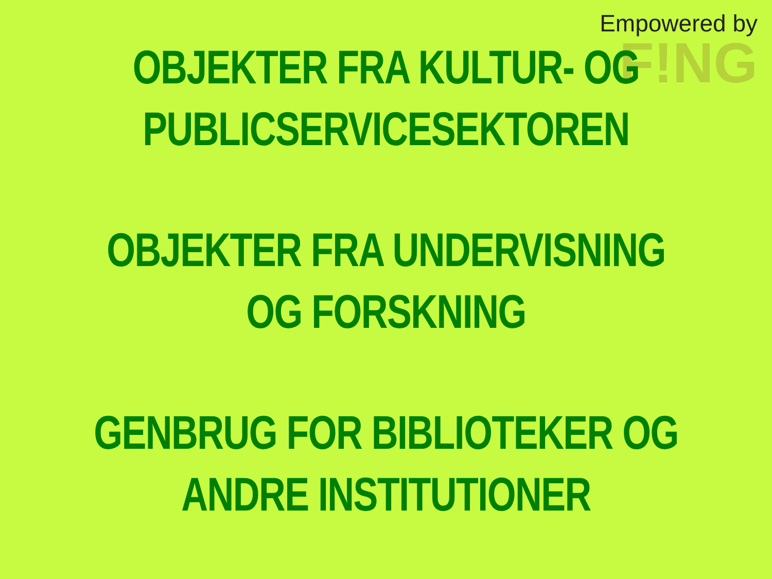Empowered by
F!NG
OBJEKTER FRA KULTUR- OG
PUBLICSERVICESEKTOREN
OBJEKTER FRA UNDERVISNING
OG FORSKNING
GENBRUG FOR BIBLIOTEKER OG
ANDRE INSTITUTIONER